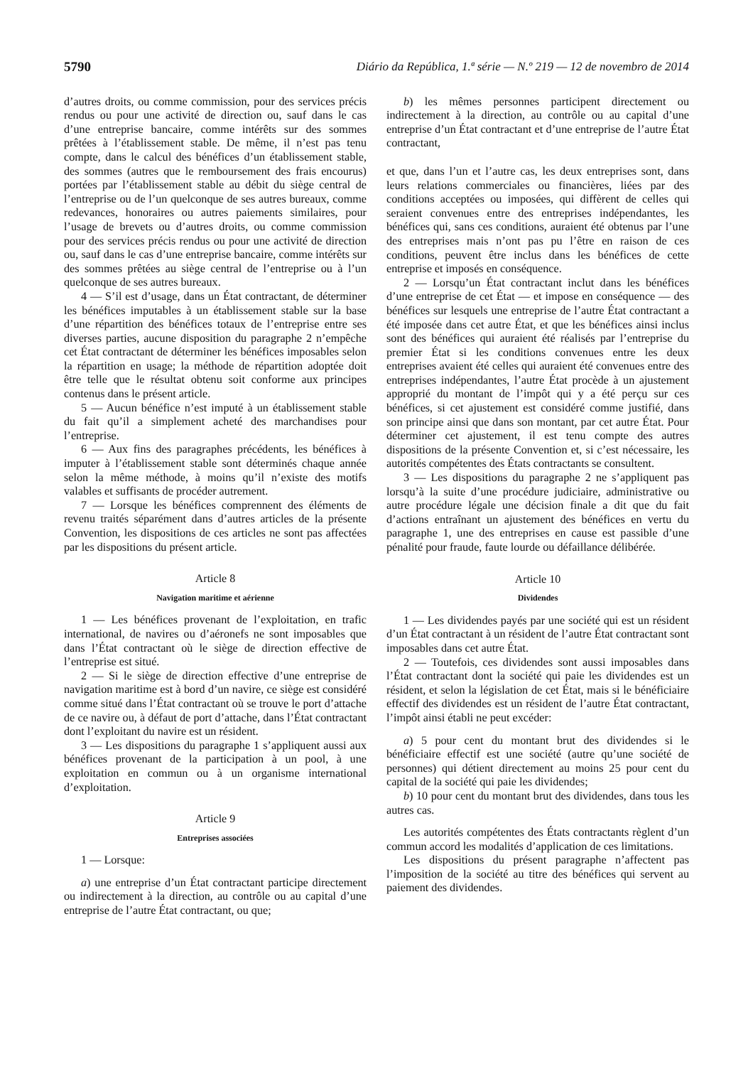5790 Diário da República, 1.ª série — N.º 219 — 12 de novembro de 2014
d’autres droits, ou comme commission, pour des services précis rendus ou pour une activité de direction ou, sauf dans le cas d’une entreprise bancaire, comme intérêts sur des sommes prêtées à l’établissement stable. De même, il n’est pas tenu compte, dans le calcul des bénéfices d’un établissement stable, des sommes (autres que le remboursement des frais encourus) portées par l’établissement stable au débit du siège central de l’entreprise ou de l’un quelconque de ses autres bureaux, comme redevances, honoraires ou autres paiements similaires, pour l’usage de brevets ou d’autres droits, ou comme commission pour des services précis rendus ou pour une activité de direction ou, sauf dans le cas d’une entreprise bancaire, comme intérêts sur des sommes prêtées au siège central de l’entreprise ou à l’un quelconque de ses autres bureaux.
4 — S’il est d’usage, dans un État contractant, de déterminer les bénéfices imputables à un établissement stable sur la base d’une répartition des bénéfices totaux de l’entreprise entre ses diverses parties, aucune disposition du paragraphe 2 n’empêche cet État contractant de déterminer les bénéfices imposables selon la répartition en usage; la méthode de répartition adoptée doit être telle que le résultat obtenu soit conforme aux principes contenus dans le présent article.
5 — Aucun bénéfice n’est imputé à un établissement stable du fait qu’il a simplement acheté des marchandises pour l’entreprise.
6 — Aux fins des paragraphes précédents, les bénéfices à imputer à l’établissement stable sont déterminés chaque année selon la même méthode, à moins qu’il n’existe des motifs valables et suffisants de procéder autrement.
7 — Lorsque les bénéfices comprennent des éléments de revenu traités séparément dans d’autres articles de la présente Convention, les dispositions de ces articles ne sont pas affectées par les dispositions du présent article.
Article 8
Navigation maritime et aérienne
1 — Les bénéfices provenant de l’exploitation, en trafic international, de navires ou d’aéronefs ne sont imposables que dans l’État contractant où le siège de direction effective de l’entreprise est situé.
2 — Si le siège de direction effective d’une entreprise de navigation maritime est à bord d’un navire, ce siège est considéré comme situé dans l’État contractant où se trouve le port d’attache de ce navire ou, à défaut de port d’attache, dans l’État contractant dont l’exploitant du navire est un résident.
3 — Les dispositions du paragraphe 1 s’appliquent aussi aux bénéfices provenant de la participation à un pool, à une exploitation en commun ou à un organisme international d’exploitation.
Article 9
Entreprises associées
1 — Lorsque:
a) une entreprise d’un État contractant participe directement ou indirectement à la direction, au contrôle ou au capital d’une entreprise de l’autre État contractant, ou que;
b) les mêmes personnes participent directement ou indirectement à la direction, au contrôle ou au capital d’une entreprise d’un État contractant et d’une entreprise de l’autre État contractant,
et que, dans l’un et l’autre cas, les deux entreprises sont, dans leurs relations commerciales ou financières, liées par des conditions acceptées ou imposées, qui diffèrent de celles qui seraient convenues entre des entreprises indépendantes, les bénéfices qui, sans ces conditions, auraient été obtenus par l’une des entreprises mais n’ont pas pu l’être en raison de ces conditions, peuvent être inclus dans les bénéfices de cette entreprise et imposés en conséquence.
2 — Lorsqu’un État contractant inclut dans les bénéfices d’une entreprise de cet État — et impose en conséquence — des bénéfices sur lesquels une entreprise de l’autre État contractant a été imposée dans cet autre État, et que les bénéfices ainsi inclus sont des bénéfices qui auraient été réalisés par l’entreprise du premier État si les conditions convenues entre les deux entreprises avaient été celles qui auraient été convenues entre des entreprises indépendantes, l’autre État procède à un ajustement approprié du montant de l’impôt qui y a été perçu sur ces bénéfices, si cet ajustement est considéré comme justifié, dans son principe ainsi que dans son montant, par cet autre État. Pour déterminer cet ajustement, il est tenu compte des autres dispositions de la présente Convention et, si c’est nécessaire, les autorités compétentes des États contractants se consultent.
3 — Les dispositions du paragraphe 2 ne s’appliquent pas lorsqu’à la suite d’une procédure judiciaire, administrative ou autre procédure légale une décision finale a dit que du fait d’actions entraînant un ajustement des bénéfices en vertu du paragraphe 1, une des entreprises en cause est passible d’une pénalité pour fraude, faute lourde ou défaillance délibérée.
Article 10
Dividendes
1 — Les dividendes payés par une société qui est un résident d’un État contractant à un résident de l’autre État contractant sont imposables dans cet autre État.
2 — Toutefois, ces dividendes sont aussi imposables dans l’État contractant dont la société qui paie les dividendes est un résident, et selon la législation de cet État, mais si le bénéficiaire effectif des dividendes est un résident de l’autre État contractant, l’impôt ainsi établi ne peut excéder:
a) 5 pour cent du montant brut des dividendes si le bénéficiaire effectif est une société (autre qu’une société de personnes) qui détient directement au moins 25 pour cent du capital de la société qui paie les dividendes;
b) 10 pour cent du montant brut des dividendes, dans tous les autres cas.
Les autorités compétentes des États contractants règlent d’un commun accord les modalités d’application de ces limitations.
Les dispositions du présent paragraphe n’affectent pas l’imposition de la société au titre des bénéfices qui servent au paiement des dividendes.